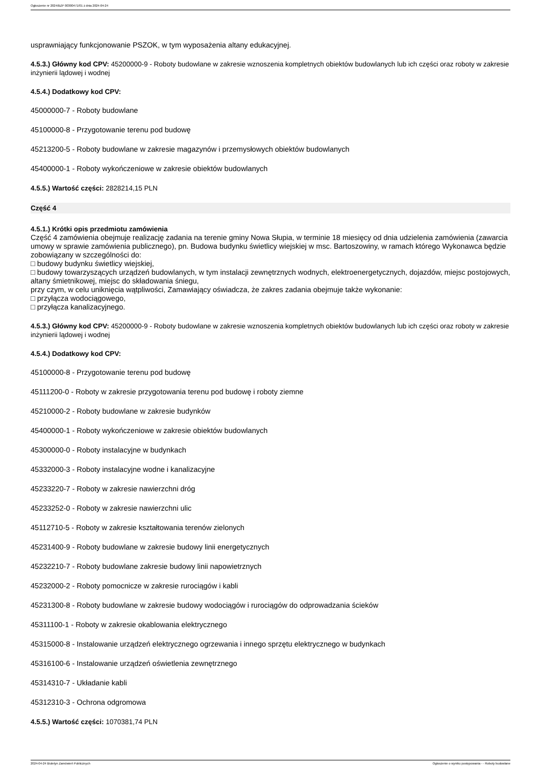Ogłoszenie nr 2024/BZP 00300471/01 z dnia 2024-04-24
usprawniający funkcjonowanie PSZOK, w tym wyposażenia altany edukacyjnej.
4.5.3.) Główny kod CPV: 45200000-9 - Roboty budowlane w zakresie wznoszenia kompletnych obiektów budowlanych lub ich części oraz roboty w zakresie inżynierii lądowej i wodnej
4.5.4.) Dodatkowy kod CPV:
45000000-7 - Roboty budowlane
45100000-8 - Przygotowanie terenu pod budowę
45213200-5 - Roboty budowlane w zakresie magazynów i przemysłowych obiektów budowlanych
45400000-1 - Roboty wykończeniowe w zakresie obiektów budowlanych
4.5.5.) Wartość części: 2828214,15 PLN
Część 4
4.5.1.) Krótki opis przedmiotu zamówienia
Część 4 zamówienia obejmuje realizację zadania na terenie gminy Nowa Słupia, w terminie 18 miesięcy od dnia udzielenia zamówienia (zawarcia umowy w sprawie zamówienia publicznego), pn. Budowa budynku świetlicy wiejskiej w msc. Bartoszowiny, w ramach którego Wykonawca będzie zobowiązany w szczególności do:
□ budowy budynku świetlicy wiejskiej,
□ budowy towarzyszących urządzeń budowlanych, w tym instalacji zewnętrznych wodnych, elektroenergetycznych, dojazdów, miejsc postojowych, altany śmietnikowej, miejsc do składowania śniegu,
przy czym, w celu uniknięcia wątpliwości, Zamawiający oświadcza, że zakres zadania obejmuje także wykonanie:
□ przyłącza wodociągowego,
□ przyłącza kanalizacyjnego.
4.5.3.) Główny kod CPV: 45200000-9 - Roboty budowlane w zakresie wznoszenia kompletnych obiektów budowlanych lub ich części oraz roboty w zakresie inżynierii lądowej i wodnej
4.5.4.) Dodatkowy kod CPV:
45100000-8 - Przygotowanie terenu pod budowę
45111200-0 - Roboty w zakresie przygotowania terenu pod budowę i roboty ziemne
45210000-2 - Roboty budowlane w zakresie budynków
45400000-1 - Roboty wykończeniowe w zakresie obiektów budowlanych
45300000-0 - Roboty instalacyjne w budynkach
45332000-3 - Roboty instalacyjne wodne i kanalizacyjne
45233220-7 - Roboty w zakresie nawierzchni dróg
45233252-0 - Roboty w zakresie nawierzchni ulic
45112710-5 - Roboty w zakresie kształtowania terenów zielonych
45231400-9 - Roboty budowlane w zakresie budowy linii energetycznych
45232210-7 - Roboty budowlane zakresie budowy linii napowietrznych
45232000-2 - Roboty pomocnicze w zakresie rurociągów i kabli
45231300-8 - Roboty budowlane w zakresie budowy wodociągów i rurociągów do odprowadzania ścieków
45311100-1 - Roboty w zakresie okablowania elektrycznego
45315000-8 - Instalowanie urządzeń elektrycznego ogrzewania i innego sprzętu elektrycznego w budynkach
45316100-6 - Instalowanie urządzeń oświetlenia zewnętrznego
45314310-7 - Układanie kabli
45312310-3 - Ochrona odgromowa
4.5.5.) Wartość części: 1070381,74 PLN
2024-04-24 Biuletyn Zamówień Publicznych Ogłoszenie o wyniku postępowania - - Roboty budowlane